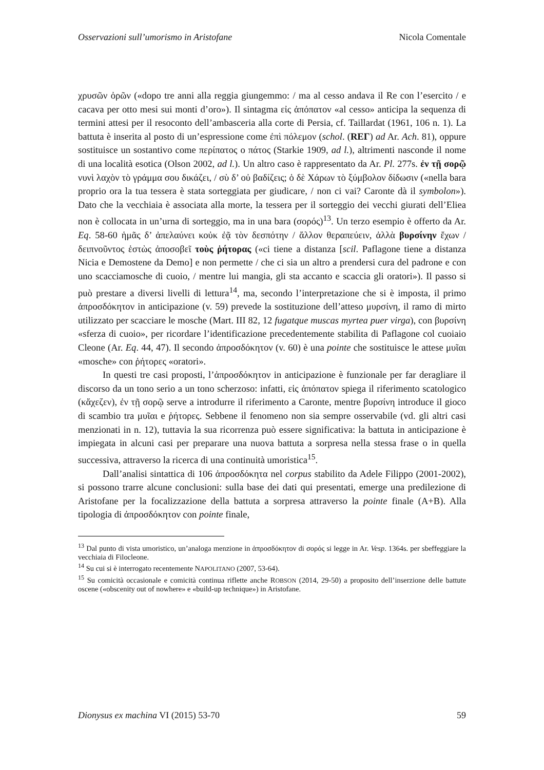Osservazioni sull’umorismo in Aristofane Nicola Comentale
χρυσῶν ὀρῶν («dopo tre anni alla reggia giungemmo: / ma al cesso andava il Re con l’esercito / e cacava per otto mesi sui monti d’oro»). Il sintagma εἰς ἀπόπατον «al cesso» anticipa la sequenza di termini attesi per il resoconto dell’ambasceria alla corte di Persia, cf. Taillardat (1961, 106 n. 1). La battuta è inserita al posto di un’espressione come ἐπὶ πόλεμον (schol. (REΓ) ad Ar. Ach. 81), oppure sostituisce un sostantivo come περίπατος o πάτος (Starkie 1909, ad l.), altrimenti nasconde il nome di una località esotica (Olson 2002, ad l.). Un altro caso è rappresentato da Ar. Pl. 277s. ἐν τῇ σορῷ νυνὶ λαχὸν τὸ γράμμα σου δικάζει, / σὺ δ’ οὐ βαδίζεις; ὁ δὲ Χάρων τὸ ξύμβολον δίδωσιν («nella bara proprio ora la tua tessera è stata sorteggiata per giudicare, / non ci vai? Caronte dà il symbolon»). Dato che la vecchiaia è associata alla morte, la tessera per il sorteggio dei vecchi giurati dell’Eliea non è collocata in un’urna di sorteggio, ma in una bara (σορός)<sup>13</sup>. Un terzo esempio è offerto da Ar. Eq. 58-60 ἡμᾶς δ’ ἀπελαύνει κοὐκ ἐᾷ τὸν δεσπότην / ἄλλον θεραπεύειν, ἀλλὰ βυρσίνην ἔχων / δειπνοῦντος ἑστὼς ἀποσοβεῖ τοὺς ῥήτορας («ci tiene a distanza [scil. Paflagone tiene a distanza Nicia e Demostene da Demo] e non permette / che ci sia un altro a prendersi cura del padrone e con uno scacciamosche di cuoio, / mentre lui mangia, gli sta accanto e scaccia gli oratori»). Il passo si può prestare a diversi livelli di lettura<sup>14</sup>, ma, secondo l’interpretazione che si è imposta, il primo ἀπροσδόκητον in anticipazione (v. 59) prevede la sostituzione dell’atteso μυρσίνη, il ramo di mirto utilizzato per scacciare le mosche (Mart. III 82, 12 fugatque muscas myrtea puer virga), con βυρσίνη «sferza di cuoio», per ricordare l’identificazione precedentemente stabilita di Paflagone col cuoiaio Cleone (Ar. Eq. 44, 47). Il secondo ἀπροσδόκητον (v. 60) è una pointe che sostituisce le attese μυῖαι «mosche» con ῥήτορες «oratori».
In questi tre casi proposti, l’ἀπροσδόκητον in anticipazione è funzionale per far deragliare il discorso da un tono serio a un tono scherzoso: infatti, εἰς ἀπόπατον spiega il riferimento scatologico (κἄχεζεν), ἐν τῇ σορῷ serve a introdurre il riferimento a Caronte, mentre βυρσίνη introduce il gioco di scambio tra μυῖαι e ῥήτορες. Sebbene il fenomeno non sia sempre osservabile (vd. gli altri casi menzionati in n. 12), tuttavia la sua ricorrenza può essere significativa: la battuta in anticipazione è impiegata in alcuni casi per preparare una nuova battuta a sorpresa nella stessa frase o in quella successiva, attraverso la ricerca di una continuità umoristica<sup>15</sup>.
Dall’analisi sintattica di 106 ἀπροσδόκητα nel corpus stabilito da Adele Filippo (2001-2002), si possono trarre alcune conclusioni: sulla base dei dati qui presentati, emerge una predilezione di Aristofane per la focalizzazione della battuta a sorpresa attraverso la pointe finale (A+B). Alla tipologia di ἀπροσδόκητον con pointe finale,
<sup>13</sup> Dal punto di vista umoristico, un’analoga menzione in ἀπροσδόκητον di σορός si legge in Ar. Vesp. 1364s. per sbeffeggiare la vecchiaia di Filocleone.
<sup>14</sup> Su cui si è interrogato recentemente NAPOLITANO (2007, 53-64).
<sup>15</sup> Su comicità occasionale e comicità continua riflette anche ROBSON (2014, 29-50) a proposito dell’inserzione delle battute oscene («obscenity out of nowhere» e «build-up technique») in Aristofane.
Dionysus ex machina VI (2015) 53-70 59